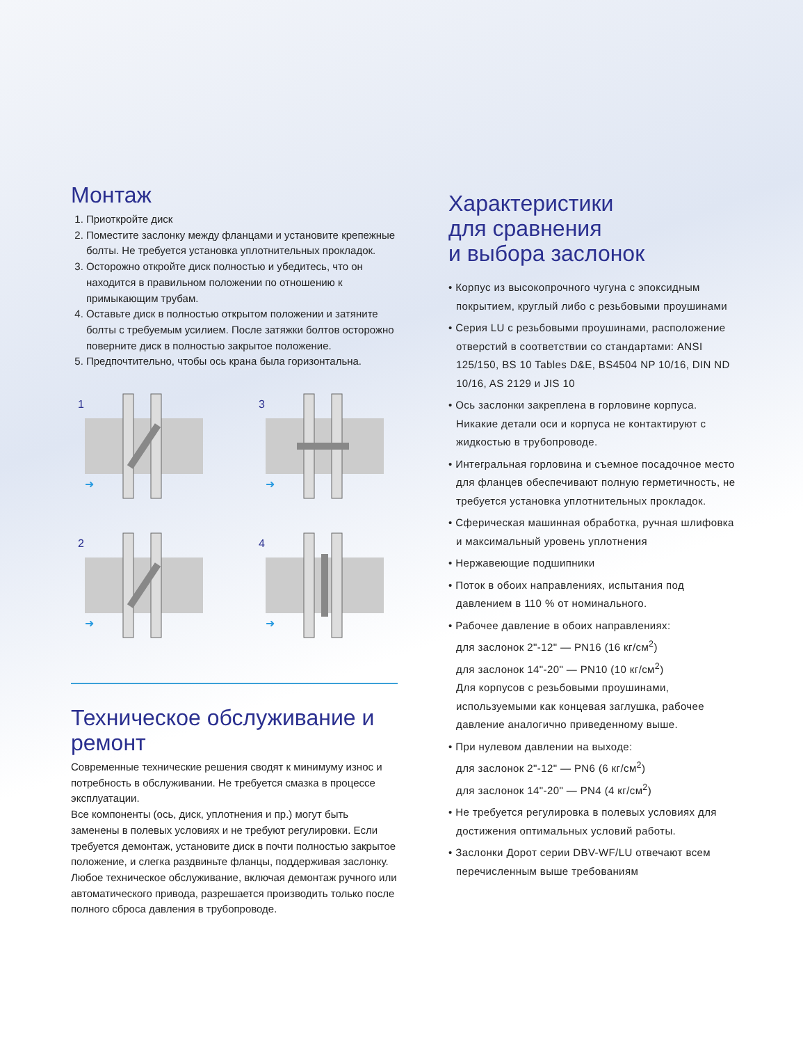Монтаж
1. Приоткройте диск
2. Поместите заслонку между фланцами и установите крепежные болты. Не требуется установка уплотнительных прокладок.
3. Осторожно откройте диск полностью и убедитесь, что он находится в правильном положении по отношению к примыкающим трубам.
4. Оставьте диск в полностью открытом положении и затяните болты с требуемым усилием. После затяжки болтов осторожно поверните диск в полностью закрытое положение.
5. Предпочтительно, чтобы ось крана была горизонтальна.
1
➜
3
➜
2
➜
4
➜
Техническое обслуживание и ремонт
Современные технические решения сводят к минимуму износ и потребность в обслуживании. Не требуется смазка в процессе эксплуатации.
Все компоненты (ось, диск, уплотнения и пр.) могут быть заменены в полевых условиях и не требуют регулировки. Если требуется демонтаж, установите диск в почти полностью закрытое положение, и слегка раздвиньте фланцы, поддерживая заслонку. Любое техническое обслуживание, включая демонтаж ручного или автоматического привода, разрешается производить только после полного сброса давления в трубопроводе.
Характеристики
для сравнения
и выбора заслонок
• Корпус из высокопрочного чугуна с эпоксидным покрытием, круглый либо с резьбовыми проушинами
• Серия LU с резьбовыми проушинами, расположение отверстий в соответствии со стандартами: ANSI 125/150, BS 10 Tables D&E, BS4504 NP 10/16, DIN ND 10/16, AS 2129 и JIS 10
• Ось заслонки закреплена в горловине корпуса. Никакие детали оси и корпуса не контактируют с жидкостью в трубопроводе.
• Интегральная горловина и съемное посадочное место для фланцев обеспечивают полную герметичность, не требуется установка уплотнительных прокладок.
• Сферическая машинная обработка, ручная шлифовка и максимальный уровень уплотнения
• Нержавеющие подшипники
• Поток в обоих направлениях, испытания под давлением в 110 % от номинального.
• Рабочее давление в обоих направлениях:
для заслонок 2"-12" — PN16 (16 кг/см<sup>2</sup>)
для заслонок 14"-20" — PN10 (10 кг/см<sup>2</sup>)
Для корпусов с резьбовыми проушинами, используемыми как концевая заглушка, рабочее давление аналогично приведенному выше.
• При нулевом давлении на выходе:
для заслонок 2"-12" — PN6 (6 кг/см<sup>2</sup>)
для заслонок 14"-20" — PN4 (4 кг/см<sup>2</sup>)
• Не требуется регулировка в полевых условиях для достижения оптимальных условий работы.
• Заслонки Дорот серии DBV-WF/LU отвечают всем перечисленным выше требованиям